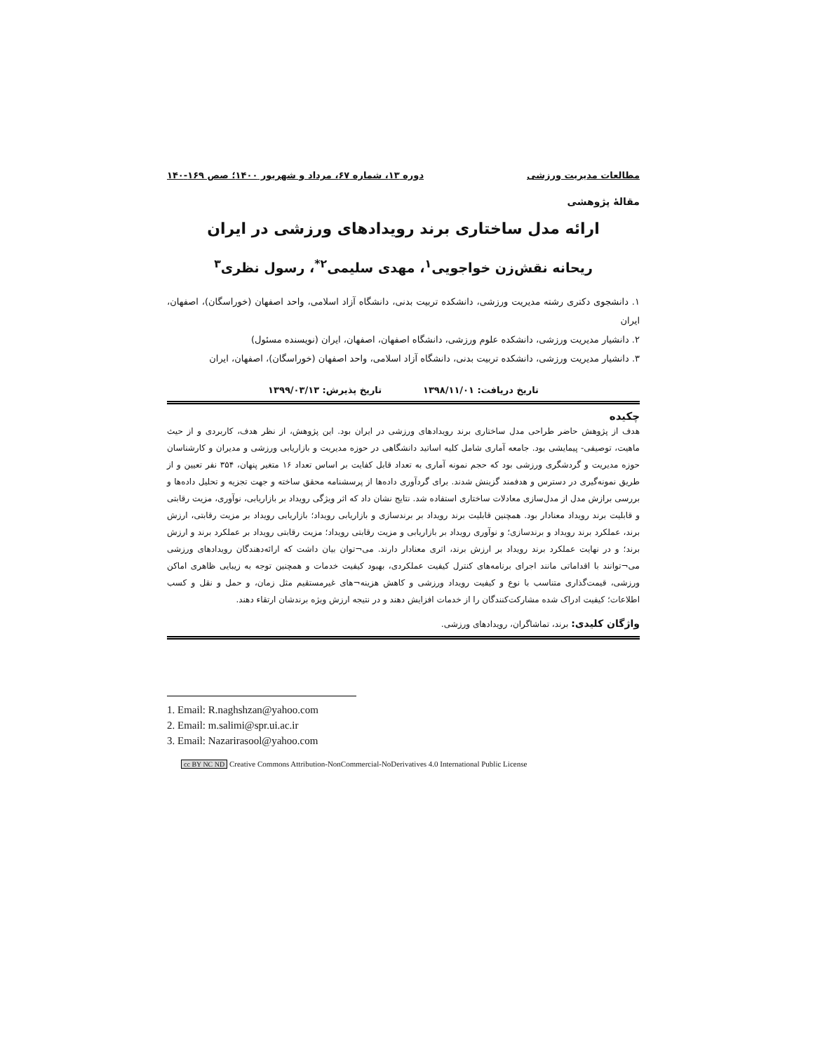مطالعات مدیریت ورزشی دوره ۱۳، شماره ۶۷، مرداد و شهریور ۱۴۰۰؛ صص ۱۶۹-۱۴۰
مقالۀ پژوهشی
ارائه مدل ساختاری برند رویدادهای ورزشی در ایران
ریحانه نقش‌زن خواجویی<sup>۱</sup>، مهدی سلیمی<sup>۲*</sup>، رسول نظری<sup>۳</sup>
۱. دانشجوی دکتری رشته مدیریت ورزشی، دانشکده تربیت بدنی، دانشگاه آزاد اسلامی، واحد اصفهان (خوراسگان)، اصفهان، ایران
۲. دانشیار مدیریت ورزشی، دانشکده علوم ورزشی، دانشگاه اصفهان، اصفهان، ایران (نویسنده مسئول)
۳. دانشیار مدیریت ورزشی، دانشکده تربیت بدنی، دانشگاه آزاد اسلامی، واحد اصفهان (خوراسگان)، اصفهان، ایران
تاریخ دریافت: ۱۳۹۸/۱۱/۰۱ تاریخ پذیرش: ۱۳۹۹/۰۳/۱۳
چکیده
هدف از پژوهش حاضر طراحی مدل ساختاری برند رویدادهای ورزشی در ایران بود. این پژوهش، از نظر هدف، کاربردی و از حیث ماهیت، توصیفی- پیمایشی بود. جامعه آماری شامل کلیه اساتید دانشگاهی در حوزه مدیریت و بازاریابی ورزشی و مدیران و کارشناسان حوزه مدیریت و گردشگری ورزشی بود که حجم نمونه آماری به تعداد قابل کفایت بر اساس تعداد ۱۶ متغیر پنهان، ۳۵۴ نفر تعیین و از طریق نمونه‌گیری در دسترس و هدفمند گزینش شدند. برای گردآوری داده‌ها از پرسشنامه محقق ساخته و جهت تجزیه و تحلیل داده‌ها و بررسی برازش مدل از مدل‌سازی معادلات ساختاری استفاده شد. نتایج نشان داد که اثر ویژگی رویداد بر بازاریابی، نوآوری، مزیت رقابتی و قابلیت برند رویداد معنادار بود. همچنین قابلیت برند رویداد بر برندسازی و بازاریابی رویداد؛ بازاریابی رویداد بر مزیت رقابتی، ارزش برند، عملکرد برند رویداد و برندسازی؛ و نوآوری رویداد بر بازاریابی و مزیت رقابتی رویداد؛ مزیت رقابتی رویداد بر عملکرد برند و ارزش برند؛ و در نهایت عملکرد برند رویداد بر ارزش برند، اثری معنادار دارند. می¬توان بیان داشت که ارائه‌دهندگان رویدادهای ورزشی می¬توانند با اقداماتی مانند اجرای برنامه‌های کنترل کیفیت عملکردی، بهبود کیفیت خدمات و همچنین توجه به زیبایی ظاهری اماکن ورزشی، قیمت‌گذاری متناسب با نوع و کیفیت رویداد ورزشی و کاهش هزینه¬های غیرمستقیم مثل زمان، و حمل و نقل و کسب اطلاعات؛ کیفیت ادراک شده مشارکت‌کنندگان را از خدمات افزایش دهند و در نتیجه ارزش ویژه برندشان ارتقاء دهند.
واژگان کلیدی: برند، تماشاگران، رویدادهای ورزشی.
1. Email: R.naghshzan@yahoo.com
2. Email: m.salimi@spr.ui.ac.ir
3. Email: Nazarirasool@yahoo.com
cc BY NC ND Creative Commons Attribution-NonCommercial-NoDerivatives 4.0 International Public License